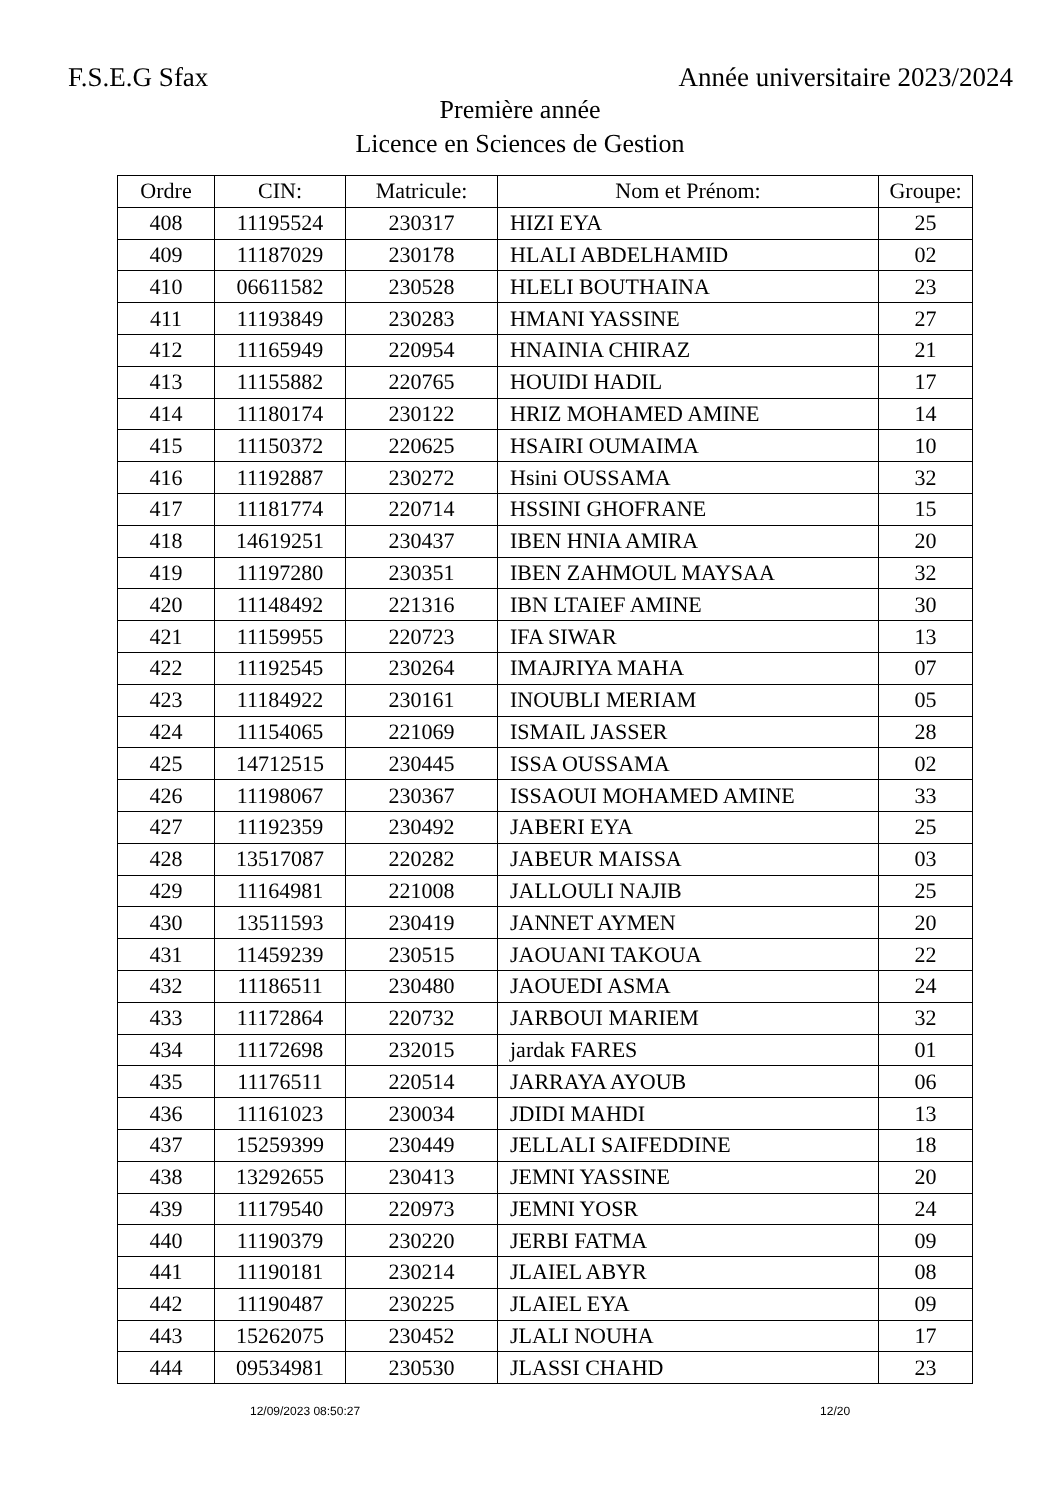F.S.E.G Sfax Année universitaire 2023/2024
Première année
Licence en Sciences de Gestion
| Ordre | CIN: | Matricule: | Nom et Prénom: | Groupe: |
| --- | --- | --- | --- | --- |
| 408 | 11195524 | 230317 | HIZI EYA | 25 |
| 409 | 11187029 | 230178 | HLALI ABDELHAMID | 02 |
| 410 | 06611582 | 230528 | HLELI BOUTHAINA | 23 |
| 411 | 11193849 | 230283 | HMANI YASSINE | 27 |
| 412 | 11165949 | 220954 | HNAINIA CHIRAZ | 21 |
| 413 | 11155882 | 220765 | HOUIDI HADIL | 17 |
| 414 | 11180174 | 230122 | HRIZ MOHAMED AMINE | 14 |
| 415 | 11150372 | 220625 | HSAIRI OUMAIMA | 10 |
| 416 | 11192887 | 230272 | Hsini OUSSAMA | 32 |
| 417 | 11181774 | 220714 | HSSINI GHOFRANE | 15 |
| 418 | 14619251 | 230437 | IBEN HNIA AMIRA | 20 |
| 419 | 11197280 | 230351 | IBEN ZAHMOUL MAYSAA | 32 |
| 420 | 11148492 | 221316 | IBN LTAIEF AMINE | 30 |
| 421 | 11159955 | 220723 | IFA SIWAR | 13 |
| 422 | 11192545 | 230264 | IMAJRIYA MAHA | 07 |
| 423 | 11184922 | 230161 | INOUBLI MERIAM | 05 |
| 424 | 11154065 | 221069 | ISMAIL JASSER | 28 |
| 425 | 14712515 | 230445 | ISSA OUSSAMA | 02 |
| 426 | 11198067 | 230367 | ISSAOUI MOHAMED AMINE | 33 |
| 427 | 11192359 | 230492 | JABERI EYA | 25 |
| 428 | 13517087 | 220282 | JABEUR MAISSA | 03 |
| 429 | 11164981 | 221008 | JALLOULI NAJIB | 25 |
| 430 | 13511593 | 230419 | JANNET AYMEN | 20 |
| 431 | 11459239 | 230515 | JAOUANI TAKOUA | 22 |
| 432 | 11186511 | 230480 | JAOUEDI ASMA | 24 |
| 433 | 11172864 | 220732 | JARBOUI MARIEM | 32 |
| 434 | 11172698 | 232015 | jardak FARES | 01 |
| 435 | 11176511 | 220514 | JARRAYA AYOUB | 06 |
| 436 | 11161023 | 230034 | JDIDI MAHDI | 13 |
| 437 | 15259399 | 230449 | JELLALI SAIFEDDINE | 18 |
| 438 | 13292655 | 230413 | JEMNI YASSINE | 20 |
| 439 | 11179540 | 220973 | JEMNI YOSR | 24 |
| 440 | 11190379 | 230220 | JERBI FATMA | 09 |
| 441 | 11190181 | 230214 | JLAIEL ABYR | 08 |
| 442 | 11190487 | 230225 | JLAIEL EYA | 09 |
| 443 | 15262075 | 230452 | JLALI NOUHA | 17 |
| 444 | 09534981 | 230530 | JLASSI CHAHD | 23 |
12/09/2023 08:50:27 12/20